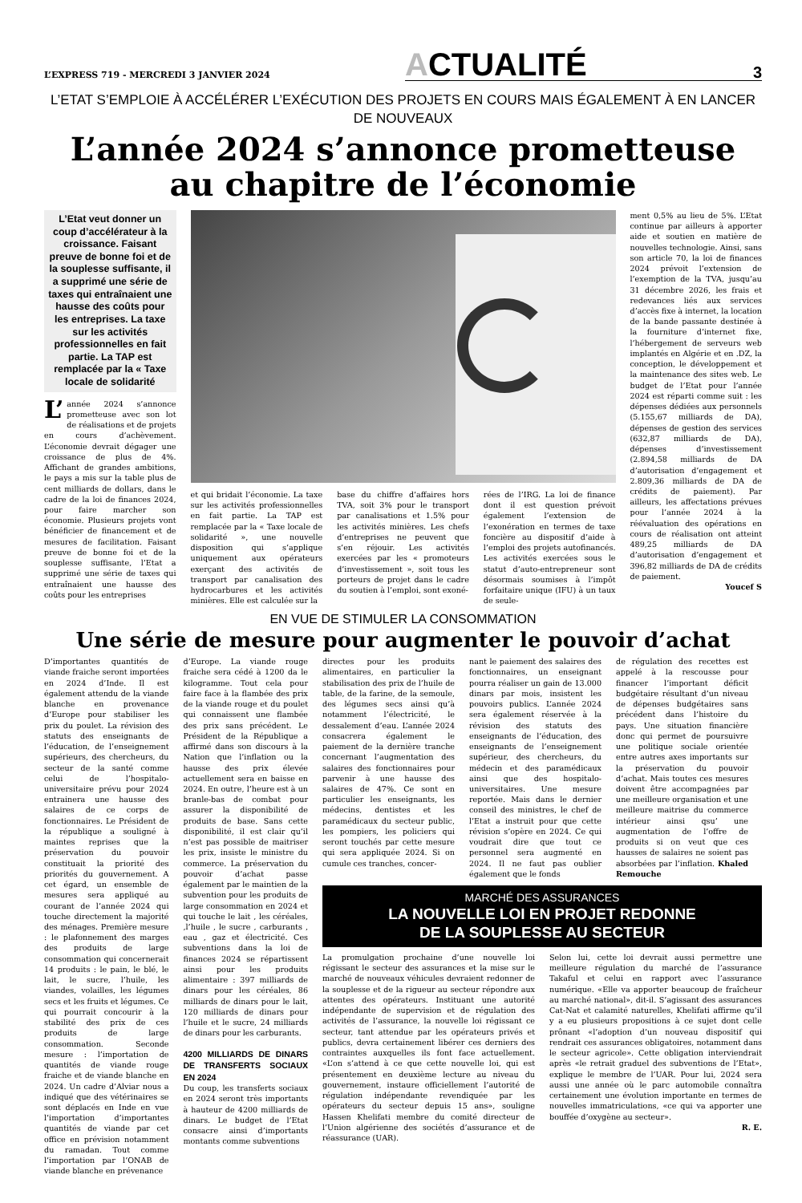L’EXPRESS 719 - MERCREDI 3 JANVIER 2024
ACTUALITÉ 3
L’ETAT S’EMPLOIE À ACCÉLÉRER L’EXÉCUTION DES PROJETS EN COURS MAIS ÉGALEMENT À EN LANCER DE NOUVEAUX
L’année 2024 s’annonce prometteuse
au chapitre de l’économie
L’Etat veut donner un coup d’accélérateur à la croissance. Faisant preuve de bonne foi et de la souplesse suffisante, il a supprimé une série de taxes qui entraînaient une hausse des coûts pour les entreprises. La taxe sur les activités professionnelles en fait partie. La TAP est remplacée par la « Taxe locale de solidarité
L’ année 2024 s’annonce prometteuse avec son lot de réalisations et de projets en cours d’achèvement. L’économie devrait dégager une croissance de plus de 4%. Affichant de grandes ambitions, le pays a mis sur la table plus de cent milliards de dollars, dans le cadre de la loi de finances 2024, pour faire marcher son économie. Plusieurs projets vont bénéficier de financement et de mesures de facilitation. Faisant preuve de bonne foi et de la souplesse suffisante, l’Etat a supprimé une série de taxes qui entraînaient une hausse des coûts pour les entreprises
et qui bridait l’économie. La taxe sur les activités professionnelles en fait partie. La TAP est remplacée par la « Taxe locale de solidarité », une nouvelle disposition qui s’applique uniquement aux opérateurs exerçant des activités de transport par canalisation des hydrocarbures et les activités minières. Elle est calculée sur la
base du chiffre d’affaires hors TVA, soit 3% pour le transport par canalisations et 1.5% pour les activités minières. Les chefs d’entreprises ne peuvent que s’en réjouir. Les activités exercées par les « promoteurs d’investissement », soit tous les porteurs de projet dans le cadre du soutien à l’emploi, sont exoné-
rées de l’IRG. La loi de finance dont il est question prévoit également l’extension de l’exonération en termes de taxe foncière au dispositif d’aide à l’emploi des projets autofinancés. Les activités exercées sous le statut d’auto-entrepreneur sont désormais soumises à l’impôt forfaitaire unique (IFU) à un taux de seule-
ment 0,5% au lieu de 5%. L’Etat continue par ailleurs à apporter aide et soutien en matière de nouvelles technologie. Ainsi, sans son article 70, la loi de finances 2024 prévoit l’extension de l’exemption de la TVA, jusqu’au 31 décembre 2026, les frais et redevances liés aux services d’accès fixe à internet, la location de la bande passante destinée à la fourniture d’internet fixe, l’hébergement de serveurs web implantés en Algérie et en .DZ, la conception, le développement et la maintenance des sites web. Le budget de l’Etat pour l’année 2024 est réparti comme suit : les dépenses dédiées aux personnels (5.155,67 milliards de DA), dépenses de gestion des services (632,87 milliards de DA), dépenses d’investissement (2.894,58 milliards de DA d’autorisation d’engagement et 2.809,36 milliards de DA de crédits de paiement). Par ailleurs, les affectations prévues pour l’année 2024 à la réévaluation des opérations en cours de réalisation ont atteint 489,25 milliards de DA d’autorisation d’engagement et 396,82 milliards de DA de crédits de paiement.
Youcef S
EN VUE DE STIMULER LA CONSOMMATION
Une série de mesure pour augmenter le pouvoir d’achat
D’importantes quantités de viande fraiche seront importées en 2024 d’Inde. Il est également attendu de la viande blanche en provenance d’Europe pour stabiliser les prix du poulet. La révision des statuts des enseignants de l’éducation, de l’enseignement supérieurs, des chercheurs, du secteur de la santé comme celui de l’hospitalo- universitaire prévu pour 2024 entrainera une hausse des salaires de ce corps de fonctionnaires. Le Président de la république a souligné à maintes reprises que la préservation du pouvoir constituait la priorité des priorités du gouvernement. A cet égard, un ensemble de mesures sera appliqué au courant de l’année 2024 qui touche directement la majorité des ménages. Première mesure : le plafonnement des marges des produits de large consommation qui concernerait 14 produits : le pain, le blé, le lait, le sucre, l’huile, les viandes, volailles, les légumes secs et les fruits et légumes. Ce qui pourrait concourir à la stabilité des prix de ces produits de large consommation. Seconde mesure : l’importation de quantités de viande rouge fraiche et de viande blanche en 2024. Un cadre d’Alviar nous a indiqué que des vétérinaires se sont déplacés en Inde en vue l’importation d’importantes quantités de viande par cet office en prévision notamment du ramadan. Tout comme l’importation par l’ONAB de viande blanche en prévenance
d’Europe. La viande rouge fraiche sera cédé à 1200 da le kilogramme. Tout cela pour faire face à la flambée des prix de la viande rouge et du poulet qui connaissent une flambée des prix sans précédent. Le Président de la République a affirmé dans son discours à la Nation que l’inflation ou la hausse des prix élevée actuellement sera en baisse en 2024. En outre, l’heure est à un branle-bas de combat pour assurer la disponibilité de produits de base. Sans cette disponibilité, il est clair qu’il n’est pas possible de maitriser les prix, insiste le ministre du commerce. La préservation du pouvoir d’achat passe également par le maintien de la subvention pour les produits de large consommation en 2024 et qui touche le lait , les céréales, ,l’huile , le sucre , carburants , eau , gaz et électricité. Ces subventions dans la loi de finances 2024 se répartissent ainsi pour les produits alimentaire : 397 milliards de dinars pour les céréales, 86 milliards de dinars pour le lait, 120 milliards de dinars pour l’huile et le sucre, 24 milliards de dinars pour les carburants.
4200 MILLIARDS DE DINARS DE TRANSFERTS SOCIAUX EN 2024
Du coup, les transferts sociaux en 2024 seront très importants à hauteur de 4200 milliards de dinars. Le budget de l’Etat consacre ainsi d’importants montants comme subventions
directes pour les produits alimentaires, en particulier la stabilisation des prix de l’huile de table, de la farine, de la semoule, des légumes secs ainsi qu’à notamment l’électricité, le dessalement d’eau. L’année 2024 consacrera également le paiement de la dernière tranche concernant l’augmentation des salaires des fonctionnaires pour parvenir à une hausse des salaires de 47%. Ce sont en particulier les enseignants, les médecins, dentistes et les paramédicaux du secteur public, les pompiers, les policiers qui seront touchés par cette mesure qui sera appliquée 2024. Si on cumule ces tranches, concer-
nant le paiement des salaires des fonctionnaires, un enseignant pourra réaliser un gain de 13.000 dinars par mois, insistent les pouvoirs publics. L’année 2024 sera également réservée à la révision des statuts des enseignants de l’éducation, des enseignants de l’enseignement supérieur, des chercheurs, du médecin et des paramédicaux ainsi que des hospitalo-universitaires. Une mesure reportée. Mais dans le dernier conseil des ministres, le chef de l’Etat a instruit pour que cette révision s’opère en 2024. Ce qui voudrait dire que tout ce personnel sera augmenté en 2024. Il ne faut pas oublier également que le fonds
de régulation des recettes est appelé à la rescousse pour financer l’important déficit budgétaire résultant d’un niveau de dépenses budgétaires sans précédent dans l’histoire du pays. Une situation financière donc qui permet de poursuivre une politique sociale orientée entre autres axes importants sur la préservation du pouvoir d’achat. Mais toutes ces mesures doivent être accompagnées par une meilleure organisation et une meilleure maitrise du commerce intérieur ainsi qsu’ une augmentation de l’offre de produits si on veut que ces hausses de salaires ne soient pas absorbées par l’inflation. Khaled Remouche
MARCHÉ DES ASSURANCES
LA NOUVELLE LOI EN PROJET REDONNE
DE LA SOUPLESSE AU SECTEUR
La promulgation prochaine d’une nouvelle loi régissant le secteur des assurances et la mise sur le marché de nouveaux véhicules devraient redonner de la souplesse et de la rigueur au secteur répondre aux attentes des opérateurs. Instituant une autorité indépendante de supervision et de régulation des activités de l’assurance, la nouvelle loi régissant ce secteur, tant attendue par les opérateurs privés et publics, devra certainement libérer ces derniers des contraintes auxquelles ils font face actuellement. «L’on s’attend à ce que cette nouvelle loi, qui est présentement en deuxième lecture au niveau du gouvernement, instaure officiellement l’autorité de régulation indépendante revendiquée par les opérateurs du secteur depuis 15 ans», souligne Hassen Khelifati membre du comité directeur de l’Union algérienne des sociétés d’assurance et de réassurance (UAR).
Selon lui, cette loi devrait aussi permettre une meilleure régulation du marché de l’assurance Takaful et celui en rapport avec l’assurance numérique. «Elle va apporter beaucoup de fraîcheur au marché national», dit-il. S’agissant des assurances Cat-Nat et calamité naturelles, Khelifati affirme qu’il y a eu plusieurs propositions à ce sujet dont celle prônant «l’adoption d’un nouveau dispositif qui rendrait ces assurances obligatoires, notamment dans le secteur agricole». Cette obligation interviendrait après «le retrait graduel des subventions de l’Etat», explique le membre de l’UAR. Pour lui, 2024 sera aussi une année où le parc automobile connaîtra certainement une évolution importante en termes de nouvelles immatriculations, «ce qui va apporter une bouffée d’oxygène au secteur».
R. E.